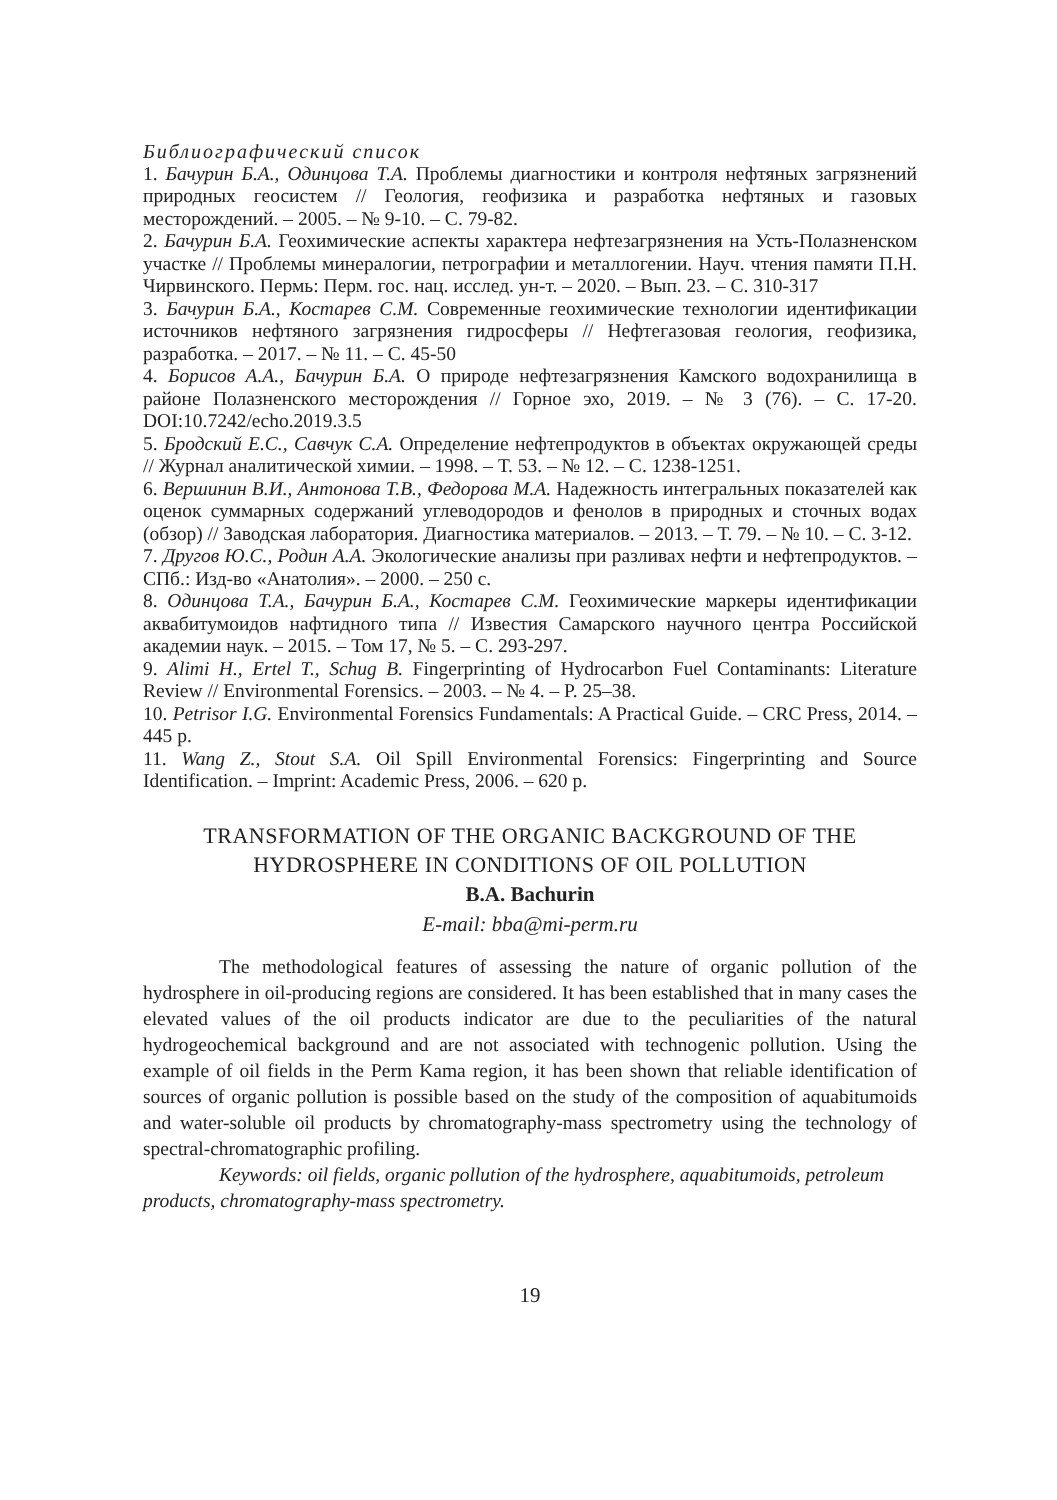Библиографический список
1. Бачурин Б.А., Одинцова Т.А. Проблемы диагностики и контроля нефтяных загрязнений природных геосистем // Геология, геофизика и разработка нефтяных и газовых месторождений. – 2005. – № 9-10. – С. 79-82.
2. Бачурин Б.А. Геохимические аспекты характера нефтезагрязнения на Усть-Полазненском участке // Проблемы минералогии, петрографии и металлогении. Науч. чтения памяти П.Н. Чирвинского. Пермь: Перм. гос. нац. исслед. ун-т. – 2020. – Вып. 23. – С. 310-317
3. Бачурин Б.А., Костарев С.М. Современные геохимические технологии идентификации источников нефтяного загрязнения гидросферы // Нефтегазовая геология, геофизика, разработка. – 2017. – № 11. – С. 45-50
4. Борисов А.А., Бачурин Б.А. О природе нефтезагрязнения Камского водохранилища в районе Полазненского месторождения // Горное эхо, 2019. – № 3 (76). – С. 17-20. DOI:10.7242/echo.2019.3.5
5. Бродский Е.С., Савчук С.А. Определение нефтепродуктов в объектах окружающей среды // Журнал аналитической химии. – 1998. – Т. 53. – № 12. – С. 1238-1251.
6. Вершинин В.И., Антонова Т.В., Федорова М.А. Надежность интегральных показателей как оценок суммарных содержаний углеводородов и фенолов в природных и сточных водах (обзор) // Заводская лаборатория. Диагностика материалов. – 2013. – Т. 79. – № 10. – С. 3-12.
7. Другов Ю.С., Родин А.А. Экологические анализы при разливах нефти и нефтепродуктов. – СПб.: Изд-во «Анатолия». – 2000. – 250 с.
8. Одинцова Т.А., Бачурин Б.А., Костарев С.М. Геохимические маркеры идентификации аквабитумоидов нафтидного типа // Известия Самарского научного центра Российской академии наук. – 2015. – Том 17, № 5. – С. 293-297.
9. Alimi H., Ertel T., Schug B. Fingerprinting of Hydrocarbon Fuel Contaminants: Literature Review // Environmental Forensics. – 2003. – № 4. – P. 25–38.
10. Petrisor I.G. Environmental Forensics Fundamentals: A Practical Guide. – CRC Press, 2014. – 445 p.
11. Wang Z., Stout S.A. Oil Spill Environmental Forensics: Fingerprinting and Source Identification. – Imprint: Academic Press, 2006. – 620 p.
TRANSFORMATION OF THE ORGANIC BACKGROUND OF THE HYDROSPHERE IN CONDITIONS OF OIL POLLUTION
B.A. Bachurin
E-mail: bba@mi-perm.ru
The methodological features of assessing the nature of organic pollution of the hydrosphere in oil-producing regions are considered. It has been established that in many cases the elevated values of the oil products indicator are due to the peculiarities of the natural hydrogeochemical background and are not associated with technogenic pollution. Using the example of oil fields in the Perm Kama region, it has been shown that reliable identification of sources of organic pollution is possible based on the study of the composition of aquabitumoids and water-soluble oil products by chromatography-mass spectrometry using the technology of spectral-chromatographic profiling.
Keywords: oil fields, organic pollution of the hydrosphere, aquabitumoids, petroleum products, chromatography-mass spectrometry.
19